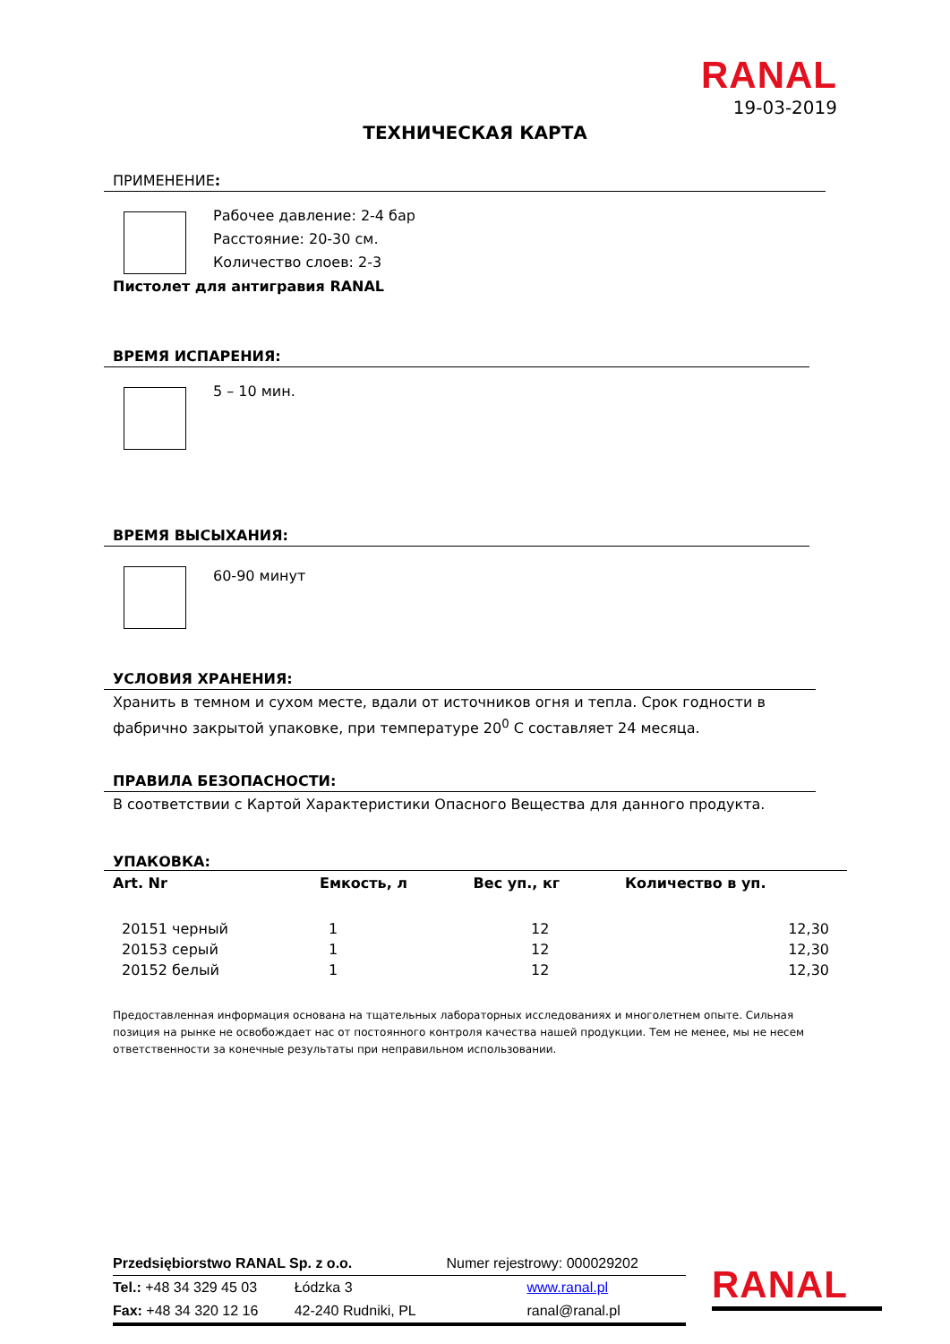RANAL
19-03-2019
ТЕХНИЧЕСКАЯ КАРТА
ПРИМЕНЕНИЕ:
Рабочее давление: 2-4 бар
Расстояние: 20-30 см.
Количество слоев: 2-3
Пистолет для антигравия RANAL
ВРЕМЯ ИСПАРЕНИЯ:
5 – 10 мин.
ВРЕМЯ ВЫСЫХАНИЯ:
60-90 минут
УСЛОВИЯ ХРАНЕНИЯ:
Хранить в темном и сухом месте, вдали от источников огня и тепла. Срок годности в фабрично закрытой упаковке, при температуре 20<sup>0</sup> С составляет 24 месяца.
ПРАВИЛА БЕЗОПАСНОСТИ:
В соответствии с Картой Характеристики Опасного Вещества для данного продукта.
УПАКОВКА:
| Art. Nr | Емкость, л | Вес уп., кг | Количество в уп. |
| --- | --- | --- | --- |
| 20151 черный | 1 | 12 | 12,30 |
| 20153 серый | 1 | 12 | 12,30 |
| 20152 белый | 1 | 12 | 12,30 |
Предоставленная информация основана на тщательных лабораторных исследованиях и многолетнем опыте. Сильная позиция на рынке не освобождает нас от постоянного контроля качества нашей продукции. Тем не менее, мы не несем ответственности за конечные результаты при неправильном использовании.
| Przedsiębiorstwo RANAL Sp. z o.o. | | Numer rejestrowy: 000029202 |
| Tel.: +48 34 329 45 03 | Łódzka 3 | www.ranal.pl |
| Fax: +48 34 320 12 16 | 42-240 Rudniki, PL | ranal@ranal.pl |
RANAL